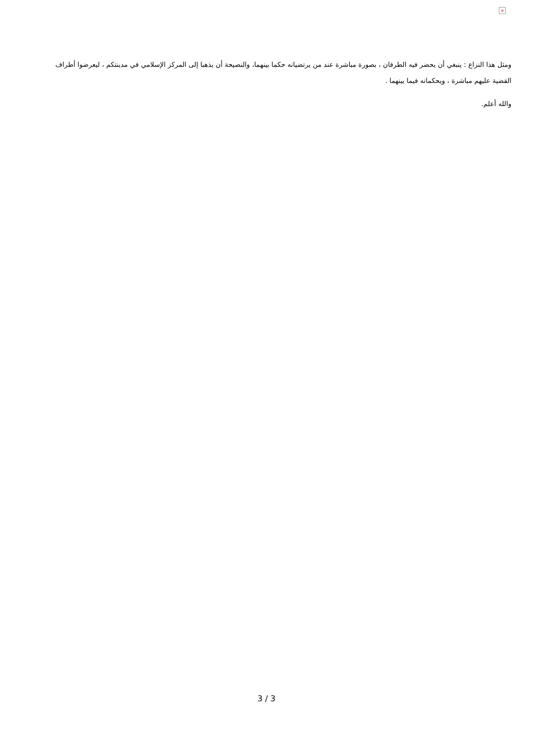×
ومثل هذا النزاع : ينبغي أن يحضر فيه الطرفان ، بصورة مباشرة عند من يرتضيانه حكما بينهما، والنصيحة أن يذهبا إلى المركز الإسلامي في مدينتكم ، ليعرضوا أطراف القضية عليهم مباشرة ، ويحكمانه فيما بينهما .
والله أعلم.
3 / 3